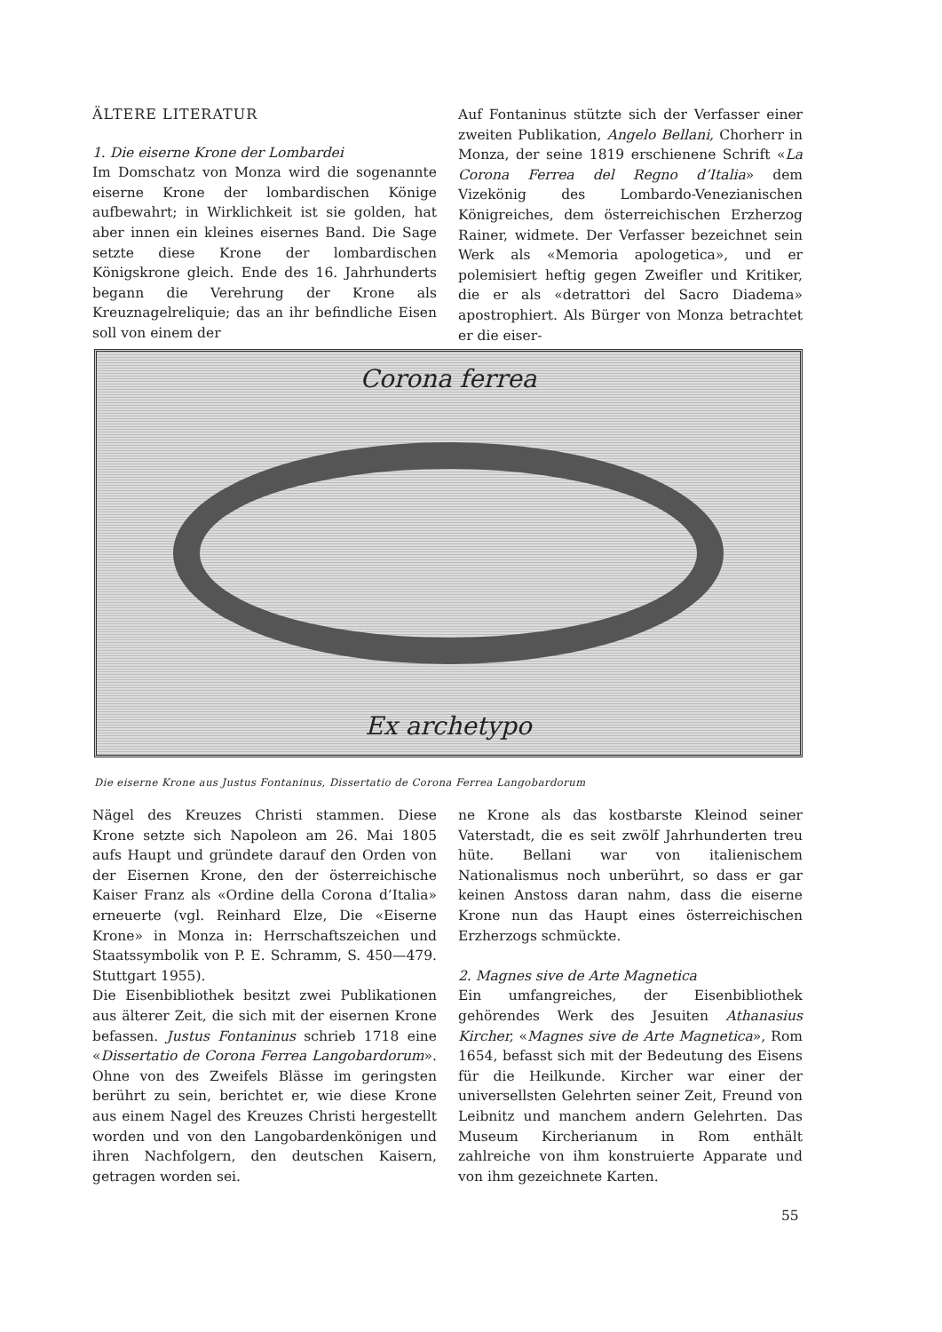ÄLTERE LITERATUR
1. Die eiserne Krone der Lombardei
Im Domschatz von Monza wird die sogenannte eiserne Krone der lombardischen Könige aufbewahrt; in Wirklichkeit ist sie golden, hat aber innen ein kleines eisernes Band. Die Sage setzte diese Krone der lombardischen Königskrone gleich. Ende des 16. Jahrhunderts begann die Verehrung der Krone als Kreuznagelreliquie; das an ihr befindliche Eisen soll von einem der
Auf Fontaninus stützte sich der Verfasser einer zweiten Publikation, Angelo Bellani, Chorherr in Monza, der seine 1819 erschienene Schrift «La Corona Ferrea del Regno d’Italia» dem Vizekönig des Lombardo-Venezianischen Königreiches, dem österreichischen Erzherzog Rainer, widmete. Der Verfasser bezeichnet sein Werk als «Memoria apologetica», und er polemisiert heftig gegen Zweifler und Kritiker, die er als «detrattori del Sacro Diadema» apostrophiert. Als Bürger von Monza betrachtet er die eiser-
Corona ferrea
Ex archetypo
Die eiserne Krone aus Justus Fontaninus, Dissertatio de Corona Ferrea Langobardorum
Nägel des Kreuzes Christi stammen. Diese Krone setzte sich Napoleon am 26. Mai 1805 aufs Haupt und gründete darauf den Orden von der Eisernen Krone, den der österreichische Kaiser Franz als «Ordine della Corona d’Italia» erneuerte (vgl. Reinhard Elze, Die «Eiserne Krone» in Monza in: Herrschaftszeichen und Staatssymbolik von P. E. Schramm, S. 450—479. Stuttgart 1955).
Die Eisenbibliothek besitzt zwei Publikationen aus älterer Zeit, die sich mit der eisernen Krone befassen. Justus Fontaninus schrieb 1718 eine «Dissertatio de Corona Ferrea Langobardorum». Ohne von des Zweifels Blässe im geringsten berührt zu sein, berichtet er, wie diese Krone aus einem Nagel des Kreuzes Christi hergestellt worden und von den Langobardenkönigen und ihren Nachfolgern, den deutschen Kaisern, getragen worden sei.
ne Krone als das kostbarste Kleinod seiner Vaterstadt, die es seit zwölf Jahrhunderten treu hüte. Bellani war von italienischem Nationalismus noch unberührt, so dass er gar keinen Anstoss daran nahm, dass die eiserne Krone nun das Haupt eines österreichischen Erzherzogs schmückte.
2. Magnes sive de Arte Magnetica
Ein umfangreiches, der Eisenbibliothek gehörendes Werk des Jesuiten Athanasius Kircher, «Magnes sive de Arte Magnetica», Rom 1654, befasst sich mit der Bedeutung des Eisens für die Heilkunde. Kircher war einer der universellsten Gelehrten seiner Zeit, Freund von Leibnitz und manchem andern Gelehrten. Das Museum Kircherianum in Rom enthält zahlreiche von ihm konstruierte Apparate und von ihm gezeichnete Karten.
55